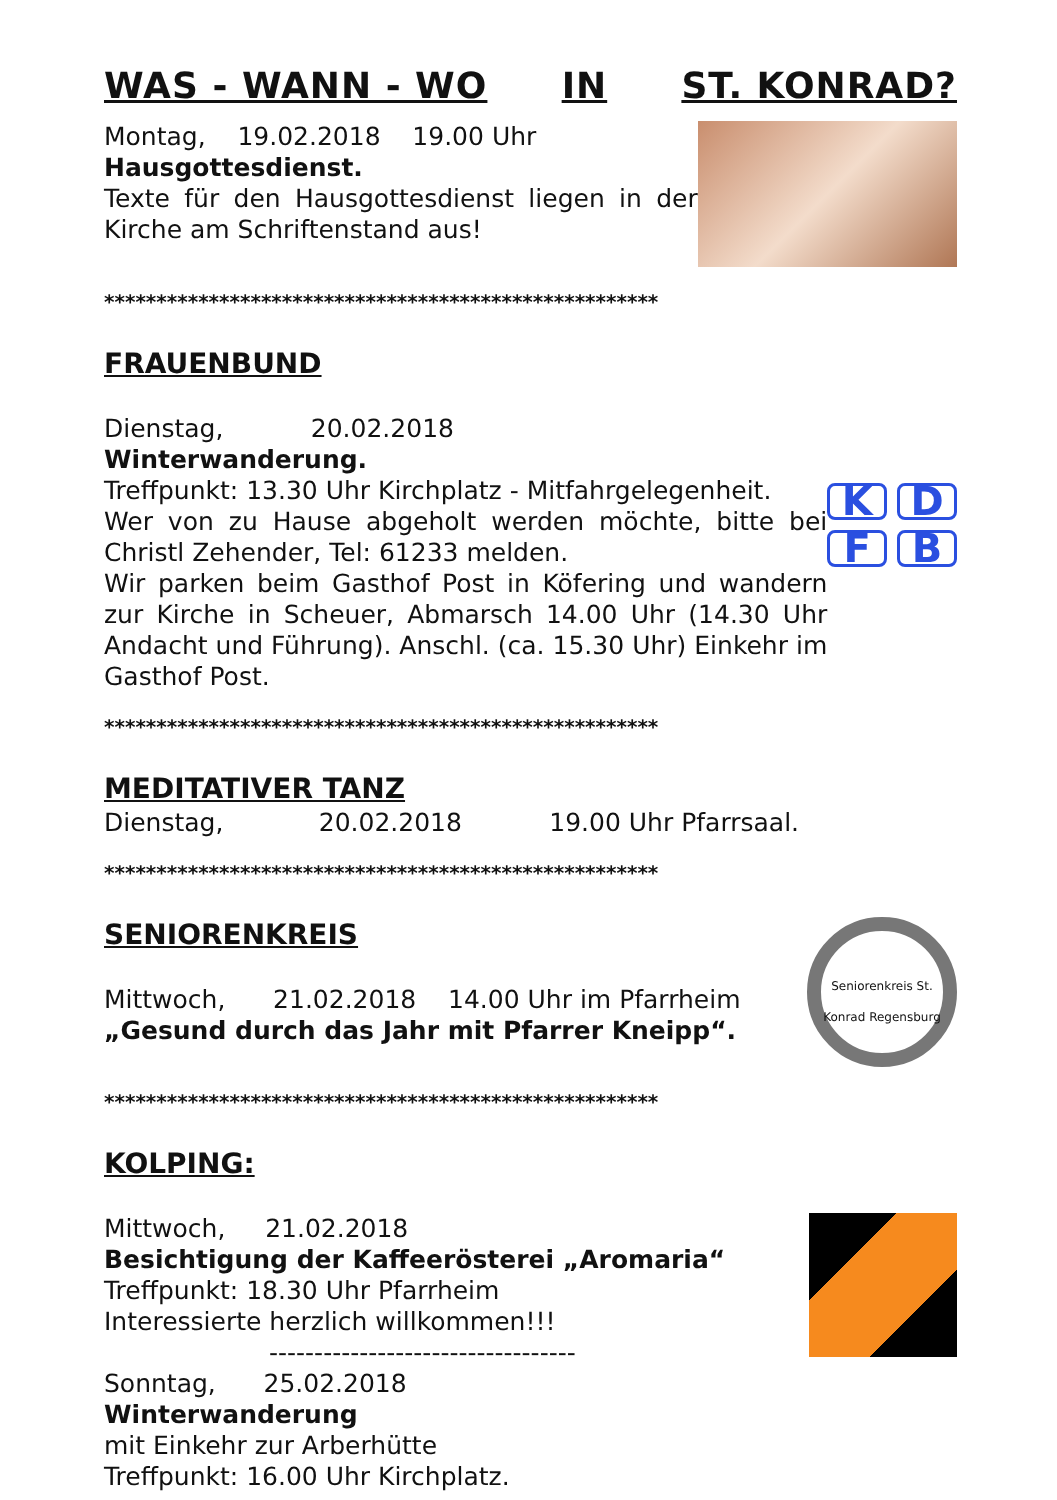WAS - WANN - WO IN ST. KONRAD?
Montag, 19.02.2018 19.00 Uhr
Hausgottesdienst.
Texte für den Hausgottesdienst liegen in der Kirche am Schriftenstand aus!
*****************************************************
FRAUENBUND
Dienstag, 20.02.2018
Winterwanderung.
Treffpunkt: 13.30 Uhr Kirchplatz - Mitfahrgelegenheit.
Wer von zu Hause abgeholt werden möchte, bitte bei Christl Zehender, Tel: 61233 melden.
Wir parken beim Gasthof Post in Köfering und wandern zur Kirche in Scheuer, Abmarsch 14.00 Uhr (14.30 Uhr Andacht und Führung). Anschl. (ca. 15.30 Uhr) Einkehr im Gasthof Post.
KDFB
*****************************************************
MEDITATIVER TANZ
Dienstag, 20.02.2018 19.00 Uhr Pfarrsaal.
*****************************************************
SENIORENKREIS
Mittwoch, 21.02.2018 14.00 Uhr im Pfarrheim
„Gesund durch das Jahr mit Pfarrer Kneipp“.
Seniorenkreis St. Konrad Regensburg
*****************************************************
KOLPING:
Mittwoch, 21.02.2018
Besichtigung der Kaffeerösterei „Aromaria“
Treffpunkt: 18.30 Uhr Pfarrheim
Interessierte herzlich willkommen!!!
----------------------------------
Sonntag, 25.02.2018
Winterwanderung
mit Einkehr zur Arberhütte
Treffpunkt: 16.00 Uhr Kirchplatz.